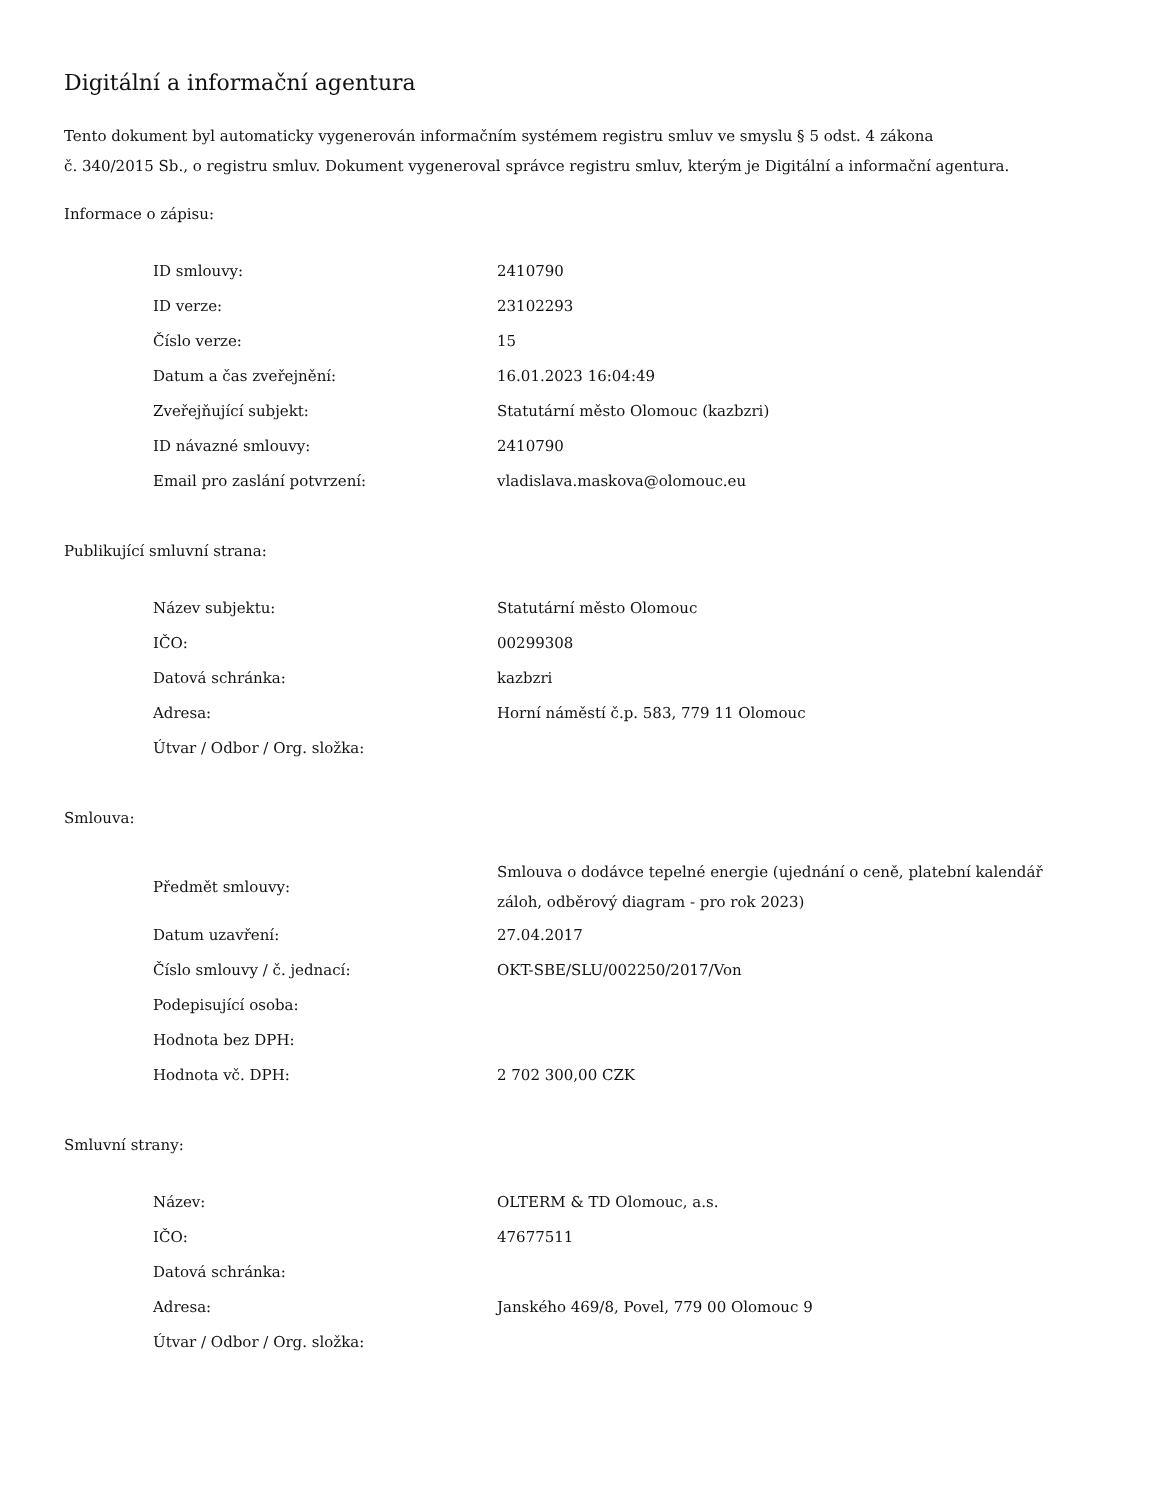Digitální a informační agentura
Tento dokument byl automaticky vygenerován informačním systémem registru smluv ve smyslu § 5 odst. 4 zákona
č. 340/2015 Sb., o registru smluv. Dokument vygeneroval správce registru smluv, kterým je Digitální a informační agentura.
Informace o zápisu:
| ID smlouvy: | 2410790 |
| ID verze: | 23102293 |
| Číslo verze: | 15 |
| Datum a čas zveřejnění: | 16.01.2023 16:04:49 |
| Zveřejňující subjekt: | Statutární město Olomouc (kazbzri) |
| ID návazné smlouvy: | 2410790 |
| Email pro zaslání potvrzení: | vladislava.maskova@olomouc.eu |
Publikující smluvní strana:
| Název subjektu: | Statutární město Olomouc |
| IČO: | 00299308 |
| Datová schránka: | kazbzri |
| Adresa: | Horní náměstí č.p. 583, 779 11 Olomouc |
| Útvar / Odbor / Org. složka: | |
Smlouva:
| Předmět smlouvy: | Smlouva o dodávce tepelné energie (ujednání o ceně, platební kalendář záloh, odběrový diagram - pro rok 2023) |
| Datum uzavření: | 27.04.2017 |
| Číslo smlouvy / č. jednací: | OKT-SBE/SLU/002250/2017/Von |
| Podepisující osoba: | |
| Hodnota bez DPH: | |
| Hodnota vč. DPH: | 2 702 300,00 CZK |
Smluvní strany:
| Název: | OLTERM & TD Olomouc, a.s. |
| IČO: | 47677511 |
| Datová schránka: | |
| Adresa: | Janského 469/8, Povel, 779 00 Olomouc 9 |
| Útvar / Odbor / Org. složka: | |